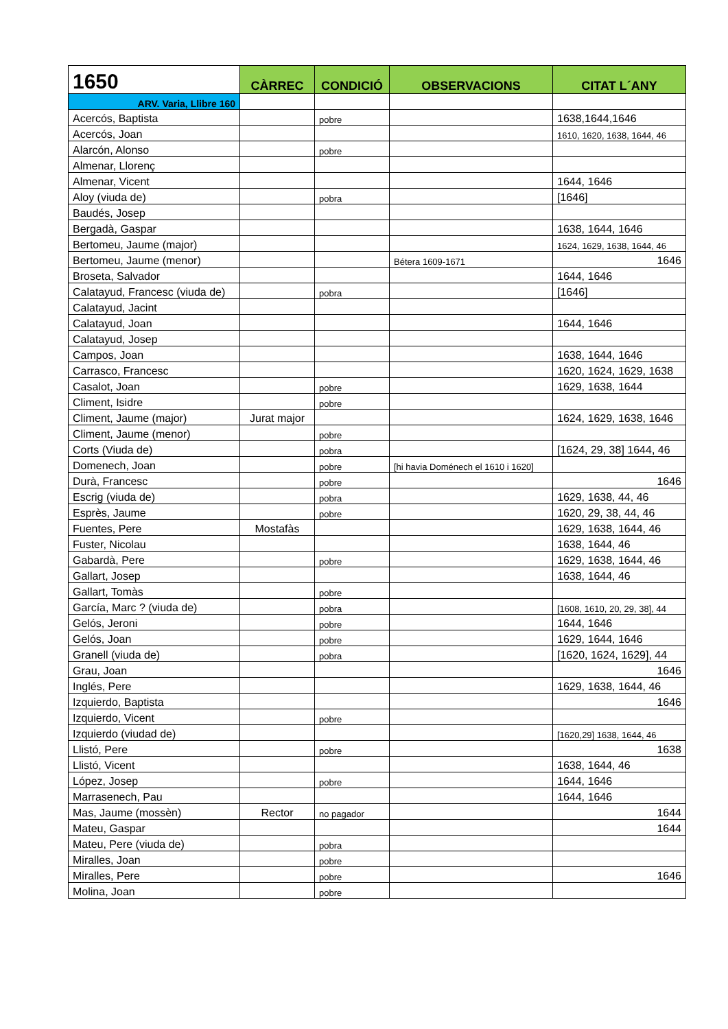| 1650 | CÀRREC | CONDICIÓ | OBSERVACIONS | CITAT L´ANY |
| --- | --- | --- | --- | --- |
| ARV. Varia, Llibre 160 | | | | |
| Acercós, Baptista | | pobre | | 1638,1644,1646 |
| Acercós, Joan | | | | 1610, 1620, 1638, 1644, 46 |
| Alarcón, Alonso | | pobre | | |
| Almenar, Llorenç | | | | |
| Almenar, Vicent | | | | 1644, 1646 |
| Aloy (viuda de) | | pobra | | [1646] |
| Baudés, Josep | | | | |
| Bergadà, Gaspar | | | | 1638, 1644, 1646 |
| Bertomeu, Jaume (major) | | | | 1624, 1629, 1638, 1644, 46 |
| Bertomeu, Jaume (menor) | | | Bétera 1609-1671 | 1646 |
| Broseta, Salvador | | | | 1644, 1646 |
| Calatayud, Francesc (viuda de) | | pobra | | [1646] |
| Calatayud, Jacint | | | | |
| Calatayud, Joan | | | | 1644, 1646 |
| Calatayud, Josep | | | | |
| Campos, Joan | | | | 1638, 1644, 1646 |
| Carrasco, Francesc | | | | 1620, 1624, 1629, 1638 |
| Casalot, Joan | | pobre | | 1629, 1638, 1644 |
| Climent, Isidre | | pobre | | |
| Climent, Jaume (major) | Jurat major | | | 1624, 1629, 1638, 1646 |
| Climent, Jaume (menor) | | pobre | | |
| Corts (Viuda de) | | pobra | | [1624, 29, 38] 1644, 46 |
| Domenech, Joan | | pobre | [hi havia Doménech el 1610 i 1620] | |
| Durà, Francesc | | pobre | | 1646 |
| Escrig (viuda de) | | pobra | | 1629, 1638, 44, 46 |
| Esprès, Jaume | | pobre | | 1620, 29, 38, 44, 46 |
| Fuentes, Pere | Mostafàs | | | 1629, 1638, 1644, 46 |
| Fuster, Nicolau | | | | 1638, 1644, 46 |
| Gabardà, Pere | | pobre | | 1629, 1638, 1644, 46 |
| Gallart, Josep | | | | 1638, 1644, 46 |
| Gallart, Tomàs | | pobre | | |
| García, Marc ? (viuda de) | | pobra | | [1608, 1610, 20, 29, 38], 44 |
| Gelós, Jeroni | | pobre | | 1644, 1646 |
| Gelós, Joan | | pobre | | 1629, 1644, 1646 |
| Granell (viuda de) | | pobra | | [1620, 1624, 1629], 44 |
| Grau, Joan | | | | 1646 |
| Inglés, Pere | | | | 1629, 1638, 1644, 46 |
| Izquierdo, Baptista | | | | 1646 |
| Izquierdo, Vicent | | pobre | | |
| Izquierdo (viudad de) | | | | [1620,29] 1638, 1644, 46 |
| Llistó, Pere | | pobre | | 1638 |
| Llistó, Vicent | | | | 1638, 1644, 46 |
| López, Josep | | pobre | | 1644, 1646 |
| Marrasenech, Pau | | | | 1644, 1646 |
| Mas, Jaume (mossèn) | Rector | no pagador | | 1644 |
| Mateu, Gaspar | | | | 1644 |
| Mateu, Pere (viuda de) | | pobra | | |
| Miralles, Joan | | pobre | | |
| Miralles, Pere | | pobre | | 1646 |
| Molina, Joan | | pobre | | |